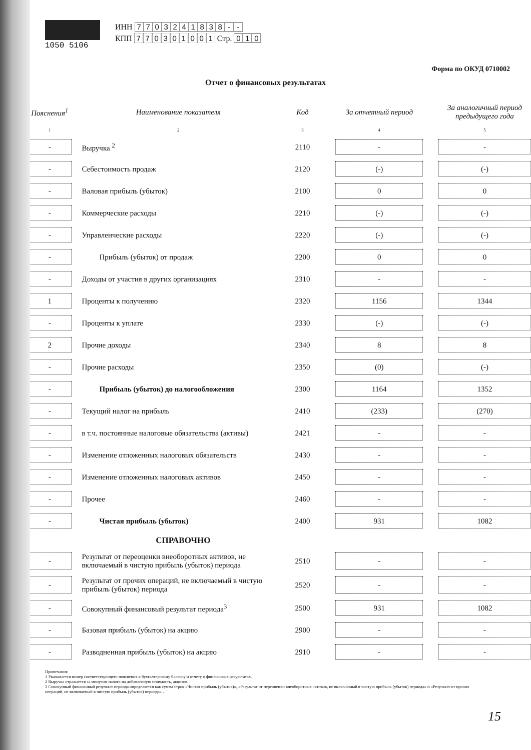1050 5106 ИНН 7703241838 - -
КПП 770301001 Стр. 0 1 0
Форма по ОКУД 0710002
Отчет о финансовых результатах
| Пояснения<sup>1</sup> | Наименование показателя | Код | | За отчетный период | | За аналогичный период предыдущего года |
| --- | --- | --- | --- | --- | --- | --- |
| 1 | 2 | 3 | | 4 | | 5 |
| - | Выручка <sup>2</sup> | 2110 | | - | | - |
| - | Себестоимость продаж | 2120 | | (-) | | (-) |
| - | Валовая прибыль (убыток) | 2100 | | 0 | | 0 |
| - | Коммерческие расходы | 2210 | | (-) | | (-) |
| - | Управленческие расходы | 2220 | | (-) | | (-) |
| - | Прибыль (убыток) от продаж | 2200 | | 0 | | 0 |
| - | Доходы от участия в других организациях | 2310 | | - | | - |
| 1 | Проценты к получению | 2320 | | 1156 | | 1344 |
| - | Проценты к уплате | 2330 | | (-) | | (-) |
| 2 | Прочие доходы | 2340 | | 8 | | 8 |
| - | Прочие расходы | 2350 | | (0) | | (-) |
| - | Прибыль (убыток) до налогообложения | 2300 | | 1164 | | 1352 |
| - | Текущий налог на прибыль | 2410 | | (233) | | (270) |
| - | в т.ч. постоянные налоговые обязательства (активы) | 2421 | | - | | - |
| - | Изменение отложенных налоговых обязательств | 2430 | | - | | - |
| - | Изменение отложенных налоговых активов | 2450 | | - | | - |
| - | Прочее | 2460 | | - | | - |
| - | Чистая прибыль (убыток) | 2400 | | 931 | | 1082 |
| | СПРАВОЧНО | | | | | |
| - | Результат от переоценки внеоборотных активов, не включаемый в чистую прибыль (убыток) периода | 2510 | | - | | - |
| - | Результат от прочих операций, не включаемый в чистую прибыль (убыток) периода | 2520 | | - | | - |
| - | Совокупный финансовый результат периода<sup>3</sup> | 2500 | | 931 | | 1082 |
| - | Базовая прибыль (убыток) на акцию | 2900 | | - | | - |
| - | Разводненная прибыль (убыток) на акцию | 2910 | | - | | - |
Примечания
1 Указывается номер соответствующего пояснения к бухгалтерскому балансу и отчету о финансовых результатах.
2 Выручка отражается за минусом налога на добавленную стоимость, акцизов.
3 Совокупный финансовый результат периода определяется как сумма строк «Чистая прибыль (убыток)», «Результат от переоценки внеоборотных активов, не включаемый в чистую прибыль (убыток) периода» и «Результат от прочих операций, не включаемый в чистую прибыль (убыток) периода» .
15